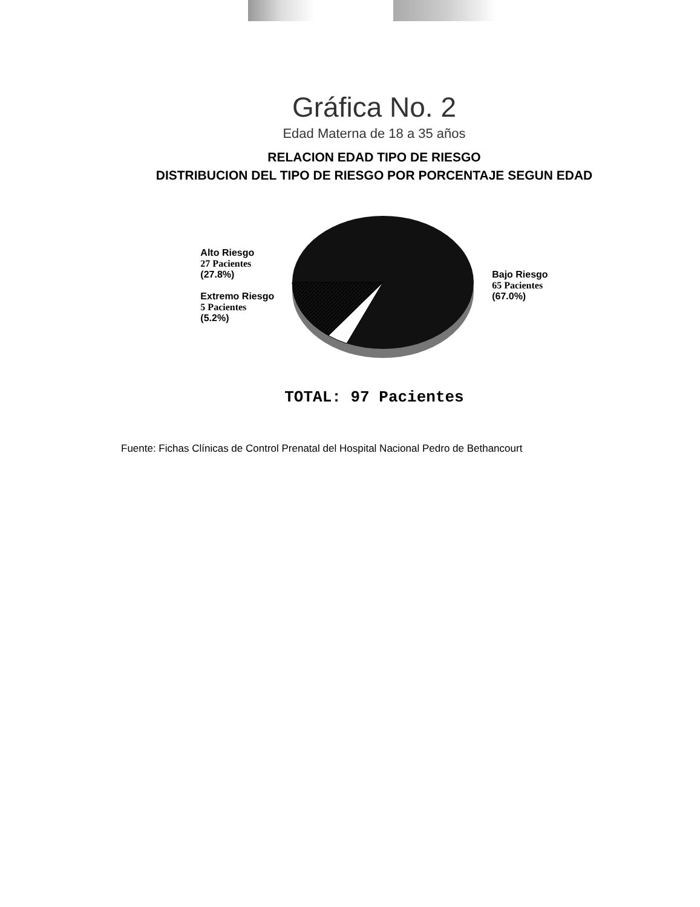Gráfica No. 2
Edad Materna de 18 a 35 años
RELACION EDAD TIPO DE RIESGO
DISTRIBUCION DEL TIPO DE RIESGO POR PORCENTAJE SEGUN EDAD
Alto Riesgo
27 Pacientes
(27.8%)
Extremo Riesgo
5 Pacientes
(5.2%)
Bajo Riesgo
65 Pacientes
(67.0%)
TOTAL: 97 Pacientes
Fuente: Fichas Clínicas de Control Prenatal del Hospital Nacional Pedro de Bethancourt